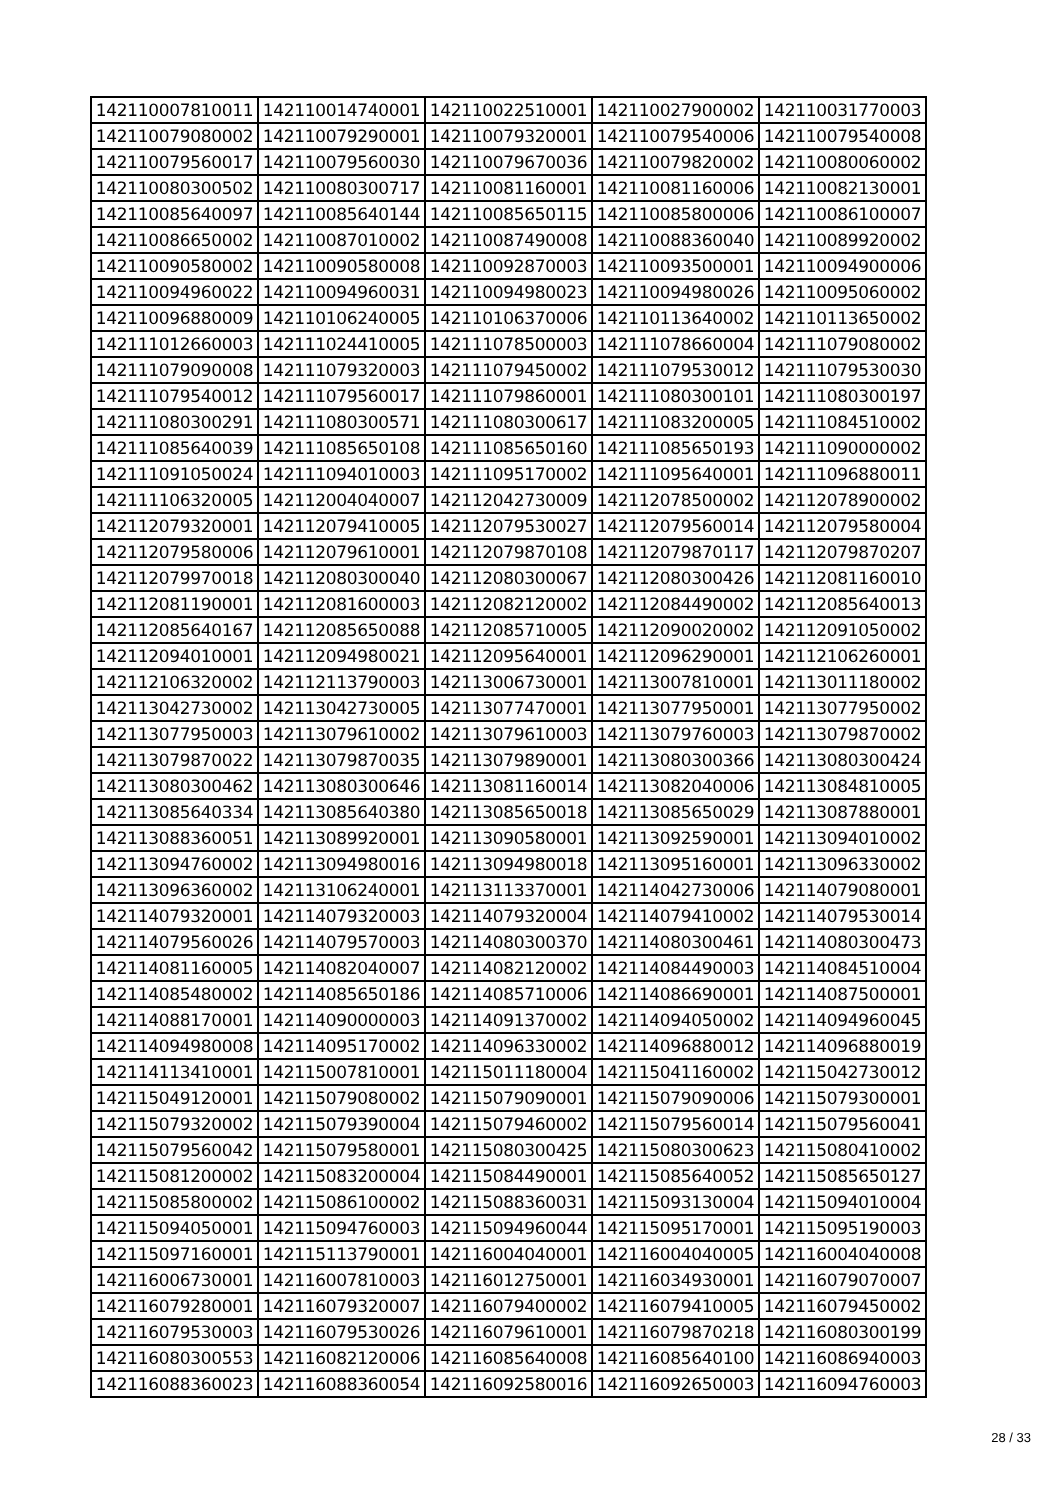| 142110007810011 | 142110014740001 | 142110022510001 | 142110027900002 | 142110031770003 |
| 142110079080002 | 142110079290001 | 142110079320001 | 142110079540006 | 142110079540008 |
| 142110079560017 | 142110079560030 | 142110079670036 | 142110079820002 | 142110080060002 |
| 142110080300502 | 142110080300717 | 142110081160001 | 142110081160006 | 142110082130001 |
| 142110085640097 | 142110085640144 | 142110085650115 | 142110085800006 | 142110086100007 |
| 142110086650002 | 142110087010002 | 142110087490008 | 142110088360040 | 142110089920002 |
| 142110090580002 | 142110090580008 | 142110092870003 | 142110093500001 | 142110094900006 |
| 142110094960022 | 142110094960031 | 142110094980023 | 142110094980026 | 142110095060002 |
| 142110096880009 | 142110106240005 | 142110106370006 | 142110113640002 | 142110113650002 |
| 142111012660003 | 142111024410005 | 142111078500003 | 142111078660004 | 142111079080002 |
| 142111079090008 | 142111079320003 | 142111079450002 | 142111079530012 | 142111079530030 |
| 142111079540012 | 142111079560017 | 142111079860001 | 142111080300101 | 142111080300197 |
| 142111080300291 | 142111080300571 | 142111080300617 | 142111083200005 | 142111084510002 |
| 142111085640039 | 142111085650108 | 142111085650160 | 142111085650193 | 142111090000002 |
| 142111091050024 | 142111094010003 | 142111095170002 | 142111095640001 | 142111096880011 |
| 142111106320005 | 142112004040007 | 142112042730009 | 142112078500002 | 142112078900002 |
| 142112079320001 | 142112079410005 | 142112079530027 | 142112079560014 | 142112079580004 |
| 142112079580006 | 142112079610001 | 142112079870108 | 142112079870117 | 142112079870207 |
| 142112079970018 | 142112080300040 | 142112080300067 | 142112080300426 | 142112081160010 |
| 142112081190001 | 142112081600003 | 142112082120002 | 142112084490002 | 142112085640013 |
| 142112085640167 | 142112085650088 | 142112085710005 | 142112090020002 | 142112091050002 |
| 142112094010001 | 142112094980021 | 142112095640001 | 142112096290001 | 142112106260001 |
| 142112106320002 | 142112113790003 | 142113006730001 | 142113007810001 | 142113011180002 |
| 142113042730002 | 142113042730005 | 142113077470001 | 142113077950001 | 142113077950002 |
| 142113077950003 | 142113079610002 | 142113079610003 | 142113079760003 | 142113079870002 |
| 142113079870022 | 142113079870035 | 142113079890001 | 142113080300366 | 142113080300424 |
| 142113080300462 | 142113080300646 | 142113081160014 | 142113082040006 | 142113084810005 |
| 142113085640334 | 142113085640380 | 142113085650018 | 142113085650029 | 142113087880001 |
| 142113088360051 | 142113089920001 | 142113090580001 | 142113092590001 | 142113094010002 |
| 142113094760002 | 142113094980016 | 142113094980018 | 142113095160001 | 142113096330002 |
| 142113096360002 | 142113106240001 | 142113113370001 | 142114042730006 | 142114079080001 |
| 142114079320001 | 142114079320003 | 142114079320004 | 142114079410002 | 142114079530014 |
| 142114079560026 | 142114079570003 | 142114080300370 | 142114080300461 | 142114080300473 |
| 142114081160005 | 142114082040007 | 142114082120002 | 142114084490003 | 142114084510004 |
| 142114085480002 | 142114085650186 | 142114085710006 | 142114086690001 | 142114087500001 |
| 142114088170001 | 142114090000003 | 142114091370002 | 142114094050002 | 142114094960045 |
| 142114094980008 | 142114095170002 | 142114096330002 | 142114096880012 | 142114096880019 |
| 142114113410001 | 142115007810001 | 142115011180004 | 142115041160002 | 142115042730012 |
| 142115049120001 | 142115079080002 | 142115079090001 | 142115079090006 | 142115079300001 |
| 142115079320002 | 142115079390004 | 142115079460002 | 142115079560014 | 142115079560041 |
| 142115079560042 | 142115079580001 | 142115080300425 | 142115080300623 | 142115080410002 |
| 142115081200002 | 142115083200004 | 142115084490001 | 142115085640052 | 142115085650127 |
| 142115085800002 | 142115086100002 | 142115088360031 | 142115093130004 | 142115094010004 |
| 142115094050001 | 142115094760003 | 142115094960044 | 142115095170001 | 142115095190003 |
| 142115097160001 | 142115113790001 | 142116004040001 | 142116004040005 | 142116004040008 |
| 142116006730001 | 142116007810003 | 142116012750001 | 142116034930001 | 142116079070007 |
| 142116079280001 | 142116079320007 | 142116079400002 | 142116079410005 | 142116079450002 |
| 142116079530003 | 142116079530026 | 142116079610001 | 142116079870218 | 142116080300199 |
| 142116080300553 | 142116082120006 | 142116085640008 | 142116085640100 | 142116086940003 |
| 142116088360023 | 142116088360054 | 142116092580016 | 142116092650003 | 142116094760003 |
28 / 33